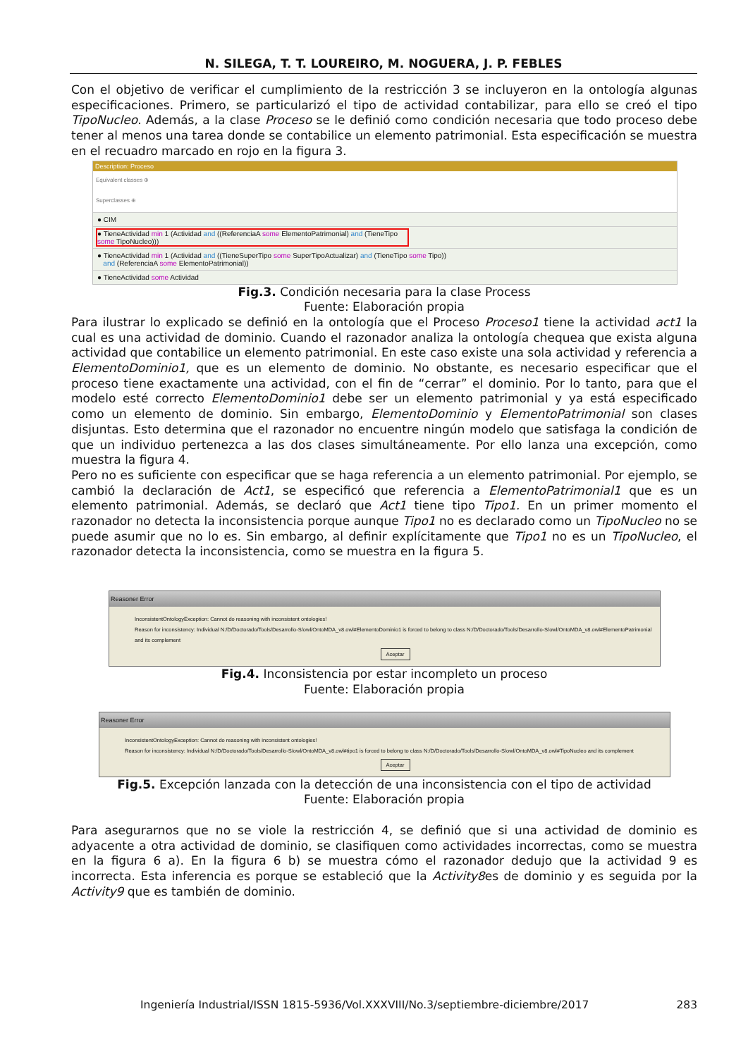N. SILEGA, T. T. LOUREIRO, M. NOGUERA, J. P. FEBLES
Con el objetivo de verificar el cumplimiento de la restricción 3 se incluyeron en la ontología algunas especificaciones. Primero, se particularizó el tipo de actividad contabilizar, para ello se creó el tipo TipoNucleo. Además, a la clase Proceso se le definió como condición necesaria que todo proceso debe tener al menos una tarea donde se contabilice un elemento patrimonial. Esta especificación se muestra en el recuadro marcado en rojo en la figura 3.
Description: Proceso
Equivalent classes ⊕
Superclasses ⊕
● CIM
● TieneActividad min 1 (Actividad and ((ReferenciaA some ElementoPatrimonial) and (TieneTipo some TipoNucleo)))
● TieneActividad min 1 (Actividad and ((TieneSuperTipo some SuperTipoActualizar) and (TieneTipo some Tipo))
and (ReferenciaA some ElementoPatrimonial))
● TieneActividad some Actividad
Fig.3. Condición necesaria para la clase Process
Fuente: Elaboración propia
Para ilustrar lo explicado se definió en la ontología que el Proceso Proceso1 tiene la actividad act1 la cual es una actividad de dominio. Cuando el razonador analiza la ontología chequea que exista alguna actividad que contabilice un elemento patrimonial. En este caso existe una sola actividad y referencia a ElementoDominio1, que es un elemento de dominio. No obstante, es necesario especificar que el proceso tiene exactamente una actividad, con el fin de “cerrar” el dominio. Por lo tanto, para que el modelo esté correcto ElementoDominio1 debe ser un elemento patrimonial y ya está especificado como un elemento de dominio. Sin embargo, ElementoDominio y ElementoPatrimonial son clases disjuntas. Esto determina que el razonador no encuentre ningún modelo que satisfaga la condición de que un individuo pertenezca a las dos clases simultáneamente. Por ello lanza una excepción, como muestra la figura 4.
Pero no es suficiente con especificar que se haga referencia a un elemento patrimonial. Por ejemplo, se cambió la declaración de Act1, se especificó que referencia a ElementoPatrimonial1 que es un elemento patrimonial. Además, se declaró que Act1 tiene tipo Tipo1. En un primer momento el razonador no detecta la inconsistencia porque aunque Tipo1 no es declarado como un TipoNucleo no se puede asumir que no lo es. Sin embargo, al definir explícitamente que Tipo1 no es un TipoNucleo, el razonador detecta la inconsistencia, como se muestra en la figura 5.
Reasoner Error
InconsistentOntologyException: Cannot do reasoning with inconsistent ontologies!
Reason for inconsistency: Individual N:/D/Doctorado/Tools/Desarrollo-S/owl/OntoMDA_v8.owl#ElementoDominio1 is forced to belong to class N:/D/Doctorado/Tools/Desarrollo-S/owl/OntoMDA_v8.owl#ElementoPatrimonial and its complement
Aceptar
Fig.4. Inconsistencia por estar incompleto un proceso
Fuente: Elaboración propia
Reasoner Error
InconsistentOntologyException: Cannot do reasoning with inconsistent ontologies!
Reason for inconsistency: Individual N:/D/Doctorado/Tools/Desarrollo-S/owl/OntoMDA_v8.owl#tipo1 is forced to belong to class N:/D/Doctorado/Tools/Desarrollo-S/owl/OntoMDA_v8.owl#TipoNucleo and its complement
Aceptar
Fig.5. Excepción lanzada con la detección de una inconsistencia con el tipo de actividad
Fuente: Elaboración propia
Para asegurarnos que no se viole la restricción 4, se definió que si una actividad de dominio es adyacente a otra actividad de dominio, se clasifiquen como actividades incorrectas, como se muestra en la figura 6 a). En la figura 6 b) se muestra cómo el razonador dedujo que la actividad 9 es incorrecta. Esta inferencia es porque se estableció que la Activity8es de dominio y es seguida por la Activity9 que es también de dominio.
Ingeniería Industrial/ISSN 1815-5936/Vol.XXXVIII/No.3/septiembre-diciembre/2017 283